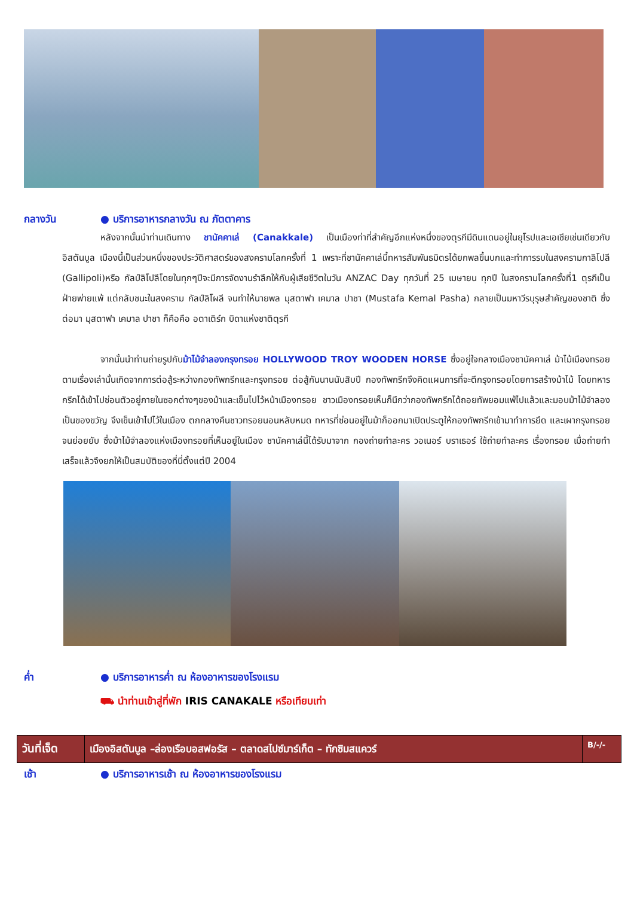กลางวัน ● บริการอาหารกลางวัน ณ ภัตตาคาร
หลังจากนั้นนำท่านเดินทาง ชานัคคาเล่ (Canakkale) เป็นเมืองท่าที่สำคัญอีกแห่งหนึ่งของตุรกีมีดินแดนอยู่ในยุโรปและเอเชียเช่นเดียวกับอิสตันบูล เมืองนี้เป็นส่วนหนึ่งของประวัติศาสตร์ของสงครามโลกครั้งที่ 1 เพราะที่ชานัคคาเล่นี้ทหารสัมพันธมิตรได้ยกพลขึ้นบกและทำการรบในสงครามกาลิโปลี (Gallipoli)หรือ กัลป์ลิโปลีโดยในทุกๆปีจะมีการจัดงานรำลึกให้กับผู้เสียชีวิตในวัน ANZAC Day ทุกวันที่ 25 เมษายน ทุกปี ในสงครามโลกครั้งที่1 ตุรกีเป็นฝ่ายพ่ายแพ้ แต่กลับชนะในสงคราม กัลป์ลิโผลี จนทำให้นายพล มุสตาฟา เคมาล ปาชา (Mustafa Kemal Pasha) กลายเป็นมหาวีรบุรุษสำคัญของชาติ ซึ่งต่อมา มุสตาฟา เคมาล ปาชา ก็คือคือ อตาเติร์ก บิดาแห่งชาติตุรกี
จากนั้นนำท่านถ่ายรูปกับม้าไม้จำลองกรุงทรอย HOLLYWOOD TROY WOODEN HORSE ซึ่งอยู่ใจกลางเมืองชานัคคาเล่ ม้าไม้เมืองทรอยตามเรื่องเล่านั้นเกิดจากการต่อสู้ระหว่างกองทัพกรีกและกรุงทรอย ต่อสู้กันนานนับสิบปี กองทัพกรีกจึงคิดแผนการที่จะตีกรุงทรอยโดยการสร้างม้าไม้ โดยทหารกรีกได้เข้าไปซ่อนตัวอยู่ภายในซอกต่างๆของม้าและเข็นไปไว้หน้าเมืองทรอย ชาวเมืองทรอยเห็นก็นึกว่ากองทัพกรีกได้ถอยทัพยอมแพ้ไปแล้วและมอบม้าไม้จำลองเป็นของขวัญ จึงเข็นเข้าไปไว้ในเมือง ตกกลางคืนชาวทรอยนอนหลับหมด ทหารที่ซ่อนอยู่ในม้าก็ออกมาเปิดประตูให้กองทัพกรีกเข้ามาทำการยึด และเผากรุงทรอยจนย่อยยับ ซึ่งม้าไม้จำลองแห่งเมืองทรอยที่เห็นอยู่ในเมือง ชานัคคาเล่นี้ได้รับมาจาก กองถ่ายทำละคร วอเนอร์ บราเธอร์ ใช้ถ่ายทำละคร เรื่องทรอย เมื่อถ่ายทำเสร็จแล้วจึงยกให้เป็นสมบัติของที่นี่ตั้งแต่ปี 2004
ค่ำ ● บริการอาหารค่ำ ณ ห้องอาหารของโรงแรม
⛟ นำท่านเข้าสู่ที่พัก IRIS CANAKALE หรือเทียบเท่า
| วันที่เจ็ด | เมืองอิสตันบูล –ล่องเรือบอสฟอรัส – ตลาดสไปซ์มาร์เก็ต – ทักซิมสแควร์ | B/-/- |
เช้า ● บริการอาหารเช้า ณ ห้องอาหารของโรงแรม